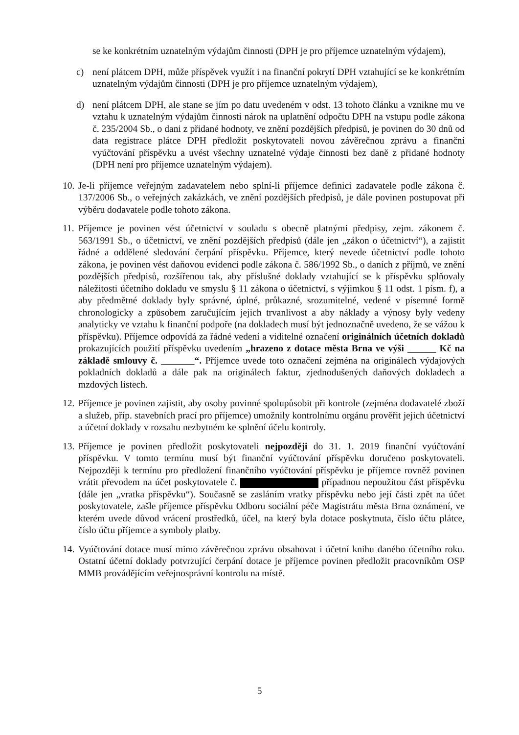se ke konkrétním uznatelným výdajům činnosti (DPH je pro příjemce uznatelným výdajem),
c) není plátcem DPH, může příspěvek využít i na finanční pokrytí DPH vztahující se ke konkrétním uznatelným výdajům činnosti (DPH je pro příjemce uznatelným výdajem),
d) není plátcem DPH, ale stane se jím po datu uvedeném v odst. 13 tohoto článku a vznikne mu ve vztahu k uznatelným výdajům činnosti nárok na uplatnění odpočtu DPH na vstupu podle zákona č. 235/2004 Sb., o dani z přidané hodnoty, ve znění pozdějších předpisů, je povinen do 30 dnů od data registrace plátce DPH předložit poskytovateli novou závěrečnou zprávu a finanční vyúčtování příspěvku a uvést všechny uznatelné výdaje činnosti bez daně z přidané hodnoty (DPH není pro příjemce uznatelným výdajem).
10. Je-li příjemce veřejným zadavatelem nebo splní-li příjemce definici zadavatele podle zákona č. 137/2006 Sb., o veřejných zakázkách, ve znění pozdějších předpisů, je dále povinen postupovat při výběru dodavatele podle tohoto zákona.
11. Příjemce je povinen vést účetnictví v souladu s obecně platnými předpisy, zejm. zákonem č. 563/1991 Sb., o účetnictví, ve znění pozdějších předpisů (dále jen „zákon o účetnictví“), a zajistit řádné a oddělené sledování čerpání příspěvku. Příjemce, který nevede účetnictví podle tohoto zákona, je povinen vést daňovou evidenci podle zákona č. 586/1992 Sb., o daních z příjmů, ve znění pozdějších předpisů, rozšířenou tak, aby příslušné doklady vztahující se k příspěvku splňovaly náležitosti účetního dokladu ve smyslu § 11 zákona o účetnictví, s výjimkou § 11 odst. 1 písm. f), a aby předmětné doklady byly správné, úplné, průkazné, srozumitelné, vedené v písemné formě chronologicky a způsobem zaručujícím jejich trvanlivost a aby náklady a výnosy byly vedeny analyticky ve vztahu k finanční podpoře (na dokladech musí být jednoznačně uvedeno, že se vážou k příspěvku). Příjemce odpovídá za řádné vedení a viditelné označení originálních účetních dokladů prokazujících použití příspěvku uvedením „hrazeno z dotace města Brna ve výši ______ Kč na základě smlouvy č. _______“. Příjemce uvede toto označení zejména na originálech výdajových pokladních dokladů a dále pak na originálech faktur, zjednodušených daňových dokladech a mzdových listech.
12. Příjemce je povinen zajistit, aby osoby povinné spolupůsobit při kontrole (zejména dodavatelé zboží a služeb, příp. stavebních prací pro příjemce) umožnily kontrolnímu orgánu prověřit jejich účetnictví a účetní doklady v rozsahu nezbytném ke splnění účelu kontroly.
13. Příjemce je povinen předložit poskytovateli nejpozději do 31. 1. 2019 finanční vyúčtování příspěvku. V tomto termínu musí být finanční vyúčtování příspěvku doručeno poskytovateli. Nejpozději k termínu pro předložení finančního vyúčtování příspěvku je příjemce rovněž povinen vrátit převodem na účet poskytovatele č. případnou nepoužitou část příspěvku (dále jen „vratka příspěvku“). Současně se zasláním vratky příspěvku nebo její části zpět na účet poskytovatele, zašle příjemce příspěvku Odboru sociální péče Magistrátu města Brna oznámení, ve kterém uvede důvod vrácení prostředků, účel, na který byla dotace poskytnuta, číslo účtu plátce, číslo účtu příjemce a symboly platby.
14. Vyúčtování dotace musí mimo závěrečnou zprávu obsahovat i účetní knihu daného účetního roku. Ostatní účetní doklady potvrzující čerpání dotace je příjemce povinen předložit pracovníkům OSP MMB provádějícím veřejnosprávní kontrolu na místě.
5